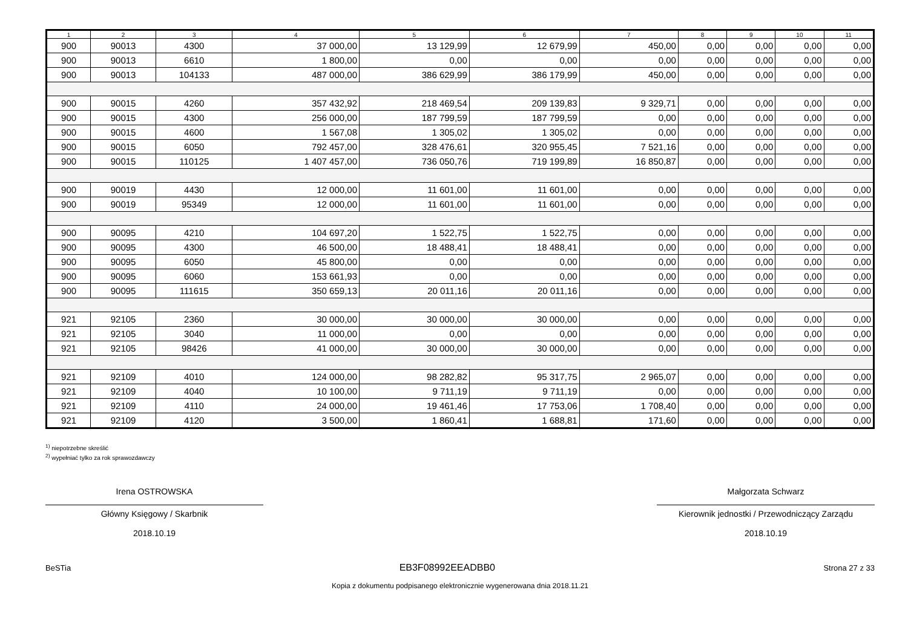| 1 | 2 | 3 | 4 | 5 | 6 | 7 | 8 | 9 | 10 | 11 |
| --- | --- | --- | --- | --- | --- | --- | --- | --- | --- | --- |
| 900 | 90013 | 4300 | 37 000,00 | 13 129,99 | 12 679,99 | 450,00 | 0,00 | 0,00 | 0,00 | 0,00 |
| 900 | 90013 | 6610 | 1 800,00 | 0,00 | 0,00 | 0,00 | 0,00 | 0,00 | 0,00 | 0,00 |
| 900 | 90013 | 104133 | 487 000,00 | 386 629,99 | 386 179,99 | 450,00 | 0,00 | 0,00 | 0,00 | 0,00 |
| 900 | 90015 | 4260 | 357 432,92 | 218 469,54 | 209 139,83 | 9 329,71 | 0,00 | 0,00 | 0,00 | 0,00 |
| 900 | 90015 | 4300 | 256 000,00 | 187 799,59 | 187 799,59 | 0,00 | 0,00 | 0,00 | 0,00 | 0,00 |
| 900 | 90015 | 4600 | 1 567,08 | 1 305,02 | 1 305,02 | 0,00 | 0,00 | 0,00 | 0,00 | 0,00 |
| 900 | 90015 | 6050 | 792 457,00 | 328 476,61 | 320 955,45 | 7 521,16 | 0,00 | 0,00 | 0,00 | 0,00 |
| 900 | 90015 | 110125 | 1 407 457,00 | 736 050,76 | 719 199,89 | 16 850,87 | 0,00 | 0,00 | 0,00 | 0,00 |
| 900 | 90019 | 4430 | 12 000,00 | 11 601,00 | 11 601,00 | 0,00 | 0,00 | 0,00 | 0,00 | 0,00 |
| 900 | 90019 | 95349 | 12 000,00 | 11 601,00 | 11 601,00 | 0,00 | 0,00 | 0,00 | 0,00 | 0,00 |
| 900 | 90095 | 4210 | 104 697,20 | 1 522,75 | 1 522,75 | 0,00 | 0,00 | 0,00 | 0,00 | 0,00 |
| 900 | 90095 | 4300 | 46 500,00 | 18 488,41 | 18 488,41 | 0,00 | 0,00 | 0,00 | 0,00 | 0,00 |
| 900 | 90095 | 6050 | 45 800,00 | 0,00 | 0,00 | 0,00 | 0,00 | 0,00 | 0,00 | 0,00 |
| 900 | 90095 | 6060 | 153 661,93 | 0,00 | 0,00 | 0,00 | 0,00 | 0,00 | 0,00 | 0,00 |
| 900 | 90095 | 111615 | 350 659,13 | 20 011,16 | 20 011,16 | 0,00 | 0,00 | 0,00 | 0,00 | 0,00 |
| 921 | 92105 | 2360 | 30 000,00 | 30 000,00 | 30 000,00 | 0,00 | 0,00 | 0,00 | 0,00 | 0,00 |
| 921 | 92105 | 3040 | 11 000,00 | 0,00 | 0,00 | 0,00 | 0,00 | 0,00 | 0,00 | 0,00 |
| 921 | 92105 | 98426 | 41 000,00 | 30 000,00 | 30 000,00 | 0,00 | 0,00 | 0,00 | 0,00 | 0,00 |
| 921 | 92109 | 4010 | 124 000,00 | 98 282,82 | 95 317,75 | 2 965,07 | 0,00 | 0,00 | 0,00 | 0,00 |
| 921 | 92109 | 4040 | 10 100,00 | 9 711,19 | 9 711,19 | 0,00 | 0,00 | 0,00 | 0,00 | 0,00 |
| 921 | 92109 | 4110 | 24 000,00 | 19 461,46 | 17 753,06 | 1 708,40 | 0,00 | 0,00 | 0,00 | 0,00 |
| 921 | 92109 | 4120 | 3 500,00 | 1 860,41 | 1 688,81 | 171,60 | 0,00 | 0,00 | 0,00 | 0,00 |
<sup>1)</sup> niepotrzebne skreślić
<sup>2)</sup> wypełniać tylko za rok sprawozdawczy
Irena OSTROWSKA
Główny Księgowy / Skarbnik
2018.10.19
Małgorzata Schwarz
Kierownik jednostki / Przewodniczący Zarządu
2018.10.19
BeSTia EB3F08992EEADBB0 Strona 27 z 33
Kopia z dokumentu podpisanego elektronicznie wygenerowana dnia 2018.11.21